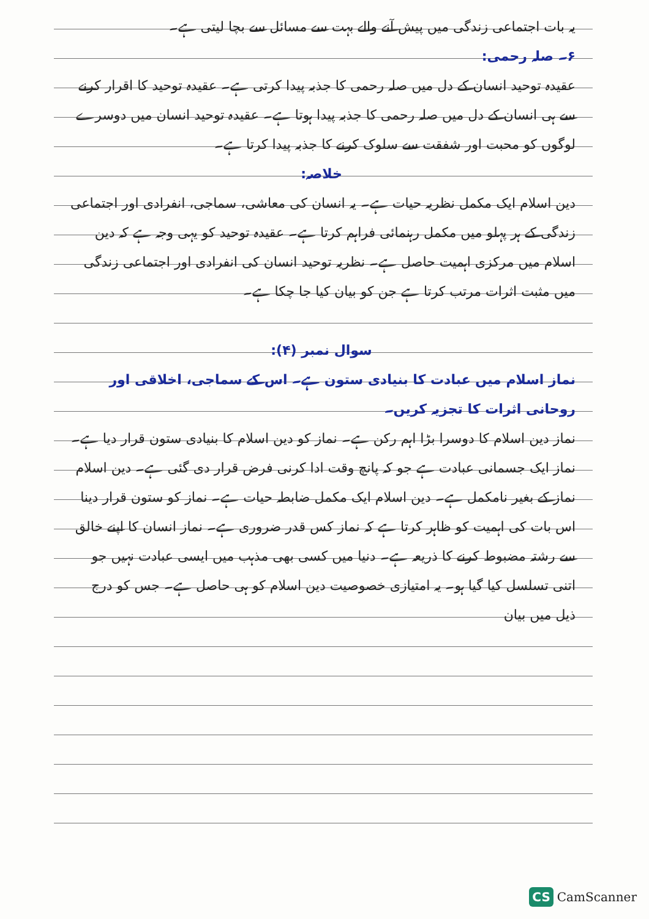یہ بات اجتماعی زندگی میں پیش آنے والے بہت سے مسائل سے بچا لیتی ہے۔
۶۔ صلہ رحمی:
عقیدہ توحید انسان کے دل میں صلہ رحمی کا جذبہ پیدا کرتی ہے۔ عقیدہ توحید کا اقرار کرنے سے ہی انسان کے دل میں صلہ رحمی کا جذبہ پیدا ہوتا ہے۔ عقیدہ توحید انسان میں دوسرے لوگوں کو محبت اور شفقت سے سلوک کرنے کا جذبہ پیدا کرتا ہے۔
خلاصہ:
دین اسلام ایک مکمل نظریہ حیات ہے۔ یہ انسان کی معاشی، سماجی، انفرادی اور اجتماعی زندگی کے ہر پہلو میں مکمل رہنمائی فراہم کرتا ہے۔ عقیدہ توحید کو یہی وجہ ہے کہ دین اسلام میں مرکزی اہمیت حاصل ہے۔ نظریہ توحید انسان کی انفرادی اور اجتماعی زندگی میں مثبت اثرات مرتب کرتا ہے جن کو بیان کیا جا چکا ہے۔
سوال نمبر (۴):
نماز اسلام میں عبادت کا بنیادی ستون ہے۔ اس کے سماجی، اخلاقی اور روحانی اثرات کا تجزیہ کریں۔
نماز دین اسلام کا دوسرا بڑا اہم رکن ہے۔ نماز کو دین اسلام کا بنیادی ستون قرار دیا ہے۔ نماز ایک جسمانی عبادت ہے جو کہ پانچ وقت ادا کرنی فرض قرار دی گئی ہے۔ دین اسلام نماز کے بغیر نامکمل ہے۔ دین اسلام ایک مکمل ضابطہ حیات ہے۔ نماز کو ستون قرار دینا اس بات کی اہمیت کو ظاہر کرتا ہے کہ نماز کس قدر ضروری ہے۔ نماز انسان کا اپنے خالق سے رشتہ مضبوط کرنے کا ذریعہ ہے۔ دنیا میں کسی بھی مذہب میں ایسی عبادت نہیں جو اتنی تسلسل کیا گیا ہو۔ یہ امتیازی خصوصیت دین اسلام کو ہی حاصل ہے۔ جس کو درج ذیل میں بیان
CS CamScanner